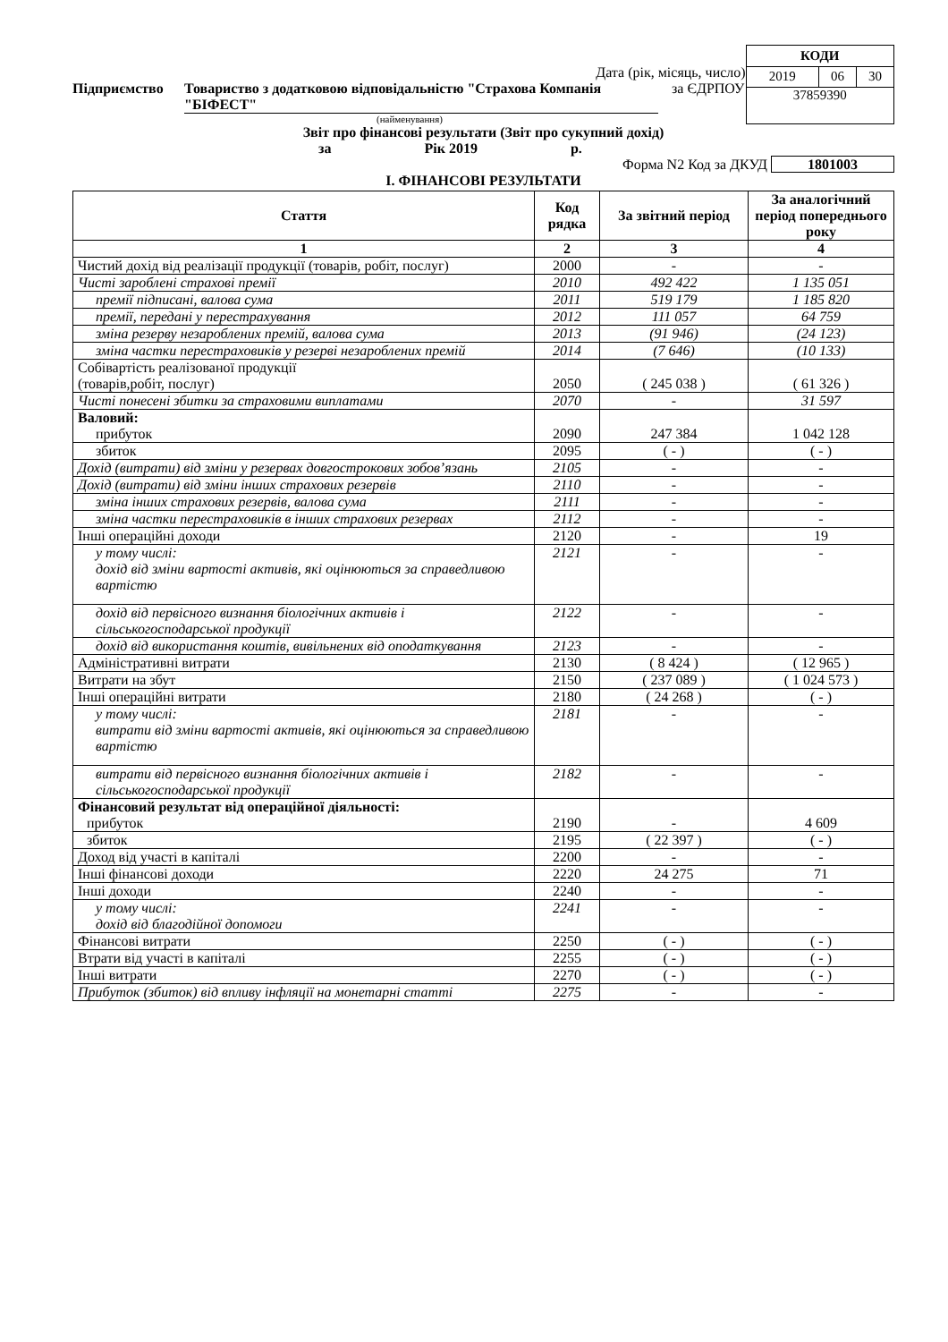Дата (рік, місяць, число)
Підприємство Товариство з додатковою відповідальністю "Страхова Компанія "БІФЕСТ" за ЄДРПОУ
(найменування)
| КОДИ | | |
| 2019 | 06 | 30 |
| 37859390 | | |
Звіт про фінансові результати (Звіт про сукупний дохід)
за Рік 2019 р.
Форма N2 Код за ДКУД 1801003
I. ФІНАНСОВІ РЕЗУЛЬТАТИ
| Стаття | Код рядка | За звітний період | За аналогічний період попереднього року |
| --- | --- | --- | --- |
| 1 | 2 | 3 | 4 |
| Чистий дохід від реалізації продукції (товарів, робіт, послуг) | 2000 | - | - |
| Чисті зароблені страхові премії | 2010 | 492 422 | 1 135 051 |
| премії підписані, валова сума | 2011 | 519 179 | 1 185 820 |
| премії, передані у перестрахування | 2012 | 111 057 | 64 759 |
| зміна резерву незароблених премій, валова сума | 2013 | (91 946) | (24 123) |
| зміна частки перестраховиків у резерві незароблених премій | 2014 | (7 646) | (10 133) |
| Собівартість реалізованої продукції (товарів,робіт, послуг) | 2050 | ( 245 038 ) | ( 61 326 ) |
| Чисті понесені збитки за страховими виплатами | 2070 | - | 31 597 |
| Валовий: прибуток | 2090 | 247 384 | 1 042 128 |
| збиток | 2095 | ( - ) | ( - ) |
| Дохід (витрати) від зміни у резервах довгострокових зобов’язань | 2105 | - | - |
| Дохід (витрати) від зміни інших страхових резервів | 2110 | - | - |
| зміна інших страхових резервів, валова сума | 2111 | - | - |
| зміна частки перестраховиків в інших страхових резервах | 2112 | - | - |
| Інші операційні доходи | 2120 | - | 19 |
| у тому числі: дохід від зміни вартості активів, які оцінюються за справедливою вартістю | 2121 | - | - |
| дохід від первісного визнання біологічних активів і сільськогосподарської продукції | 2122 | - | - |
| дохід від використання коштів, вивільнених від оподаткування | 2123 | - | - |
| Адміністративні витрати | 2130 | ( 8 424 ) | ( 12 965 ) |
| Витрати на збут | 2150 | ( 237 089 ) | ( 1 024 573 ) |
| Інші операційні витрати | 2180 | ( 24 268 ) | ( - ) |
| у тому числі: витрати від зміни вартості активів, які оцінюються за справедливою вартістю | 2181 | - | - |
| витрати від первісного визнання біологічних активів і сільськогосподарської продукції | 2182 | - | - |
| Фінансовий результат від операційної діяльності: прибуток | 2190 | - | 4 609 |
| збиток | 2195 | ( 22 397 ) | ( - ) |
| Доход від участі в капіталі | 2200 | - | - |
| Інші фінансові доходи | 2220 | 24 275 | 71 |
| Інші доходи | 2240 | - | - |
| у тому числі: дохід від благодійної допомоги | 2241 | - | - |
| Фінансові витрати | 2250 | ( - ) | ( - ) |
| Втрати від участі в капіталі | 2255 | ( - ) | ( - ) |
| Інші витрати | 2270 | ( - ) | ( - ) |
| Прибуток (збиток) від впливу інфляції на монетарні статті | 2275 | - | - |